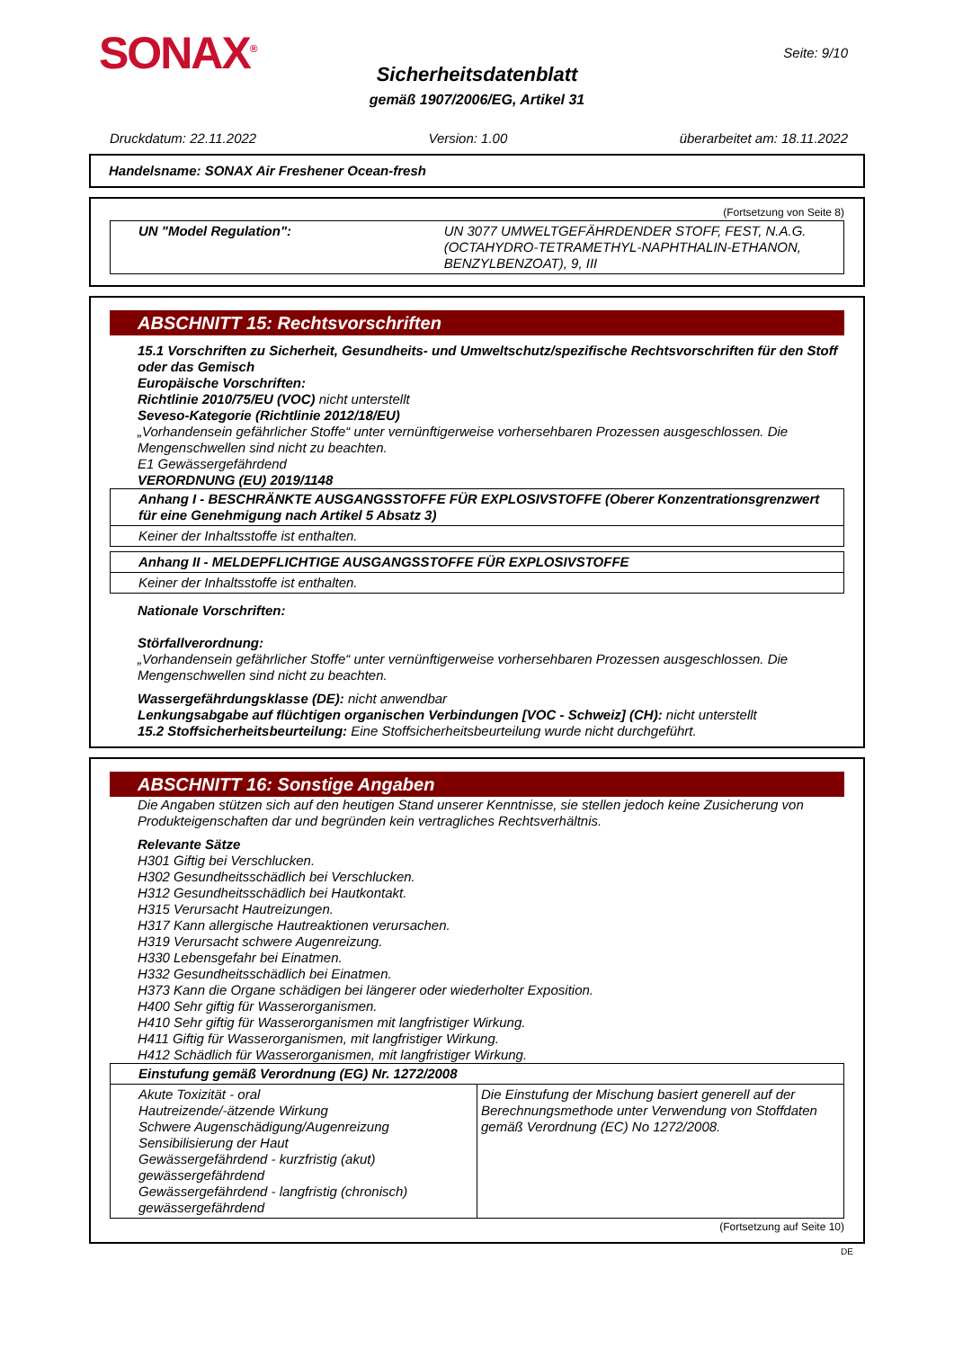SONAX<sup>®</sup>
Sicherheitsdatenblatt
gemäß 1907/2006/EG, Artikel 31
Seite: 9/10
Druckdatum: 22.11.2022 Version: 1.00 überarbeitet am: 18.11.2022
Handelsname: SONAX Air Freshener Ocean-fresh
(Fortsetzung von Seite 8)
| UN "Model Regulation": | UN 3077 UMWELTGEFÄHRDENDER STOFF, FEST, N.A.G. (OCTAHYDRO-TETRAMETHYL-NAPHTHALIN-ETHANON, BENZYLBENZOAT), 9, III |
ABSCHNITT 15: Rechtsvorschriften
15.1 Vorschriften zu Sicherheit, Gesundheits- und Umweltschutz/spezifische Rechtsvorschriften für den Stoff oder das Gemisch
Europäische Vorschriften:
Richtlinie 2010/75/EU (VOC) nicht unterstellt
Seveso-Kategorie (Richtlinie 2012/18/EU)
„Vorhandensein gefährlicher Stoffe“ unter vernünftigerweise vorhersehbaren Prozessen ausgeschlossen. Die Mengenschwellen sind nicht zu beachten.
E1 Gewässergefährdend
VERORDNUNG (EU) 2019/1148
| Anhang I - BESCHRÄNKTE AUSGANGSSTOFFE FÜR EXPLOSIVSTOFFE (Oberer Konzentrationsgrenzwert für eine Genehmigung nach Artikel 5 Absatz 3) |
| Keiner der Inhaltsstoffe ist enthalten. |
| Anhang II - MELDEPFLICHTIGE AUSGANGSSTOFFE FÜR EXPLOSIVSTOFFE |
| Keiner der Inhaltsstoffe ist enthalten. |
Nationale Vorschriften:
Störfallverordnung:
„Vorhandensein gefährlicher Stoffe“ unter vernünftigerweise vorhersehbaren Prozessen ausgeschlossen. Die Mengenschwellen sind nicht zu beachten.
Wassergefährdungsklasse (DE): nicht anwendbar
Lenkungsabgabe auf flüchtigen organischen Verbindungen [VOC - Schweiz] (CH): nicht unterstellt
15.2 Stoffsicherheitsbeurteilung: Eine Stoffsicherheitsbeurteilung wurde nicht durchgeführt.
ABSCHNITT 16: Sonstige Angaben
Die Angaben stützen sich auf den heutigen Stand unserer Kenntnisse, sie stellen jedoch keine Zusicherung von Produkteigenschaften dar und begründen kein vertragliches Rechtsverhältnis.
Relevante Sätze
H301 Giftig bei Verschlucken.
H302 Gesundheitsschädlich bei Verschlucken.
H312 Gesundheitsschädlich bei Hautkontakt.
H315 Verursacht Hautreizungen.
H317 Kann allergische Hautreaktionen verursachen.
H319 Verursacht schwere Augenreizung.
H330 Lebensgefahr bei Einatmen.
H332 Gesundheitsschädlich bei Einatmen.
H373 Kann die Organe schädigen bei längerer oder wiederholter Exposition.
H400 Sehr giftig für Wasserorganismen.
H410 Sehr giftig für Wasserorganismen mit langfristiger Wirkung.
H411 Giftig für Wasserorganismen, mit langfristiger Wirkung.
H412 Schädlich für Wasserorganismen, mit langfristiger Wirkung.
| Einstufung gemäß Verordnung (EG) Nr. 1272/2008 | |
| Akute Toxizität - oral Hautreizende/-ätzende Wirkung Schwere Augenschädigung/Augenreizung Sensibilisierung der Haut Gewässergefährdend - kurzfristig (akut) gewässergefährdend Gewässergefährdend - langfristig (chronisch) gewässergefährdend | Die Einstufung der Mischung basiert generell auf der Berechnungsmethode unter Verwendung von Stoffdaten gemäß Verordnung (EC) No 1272/2008. |
(Fortsetzung auf Seite 10)
DE